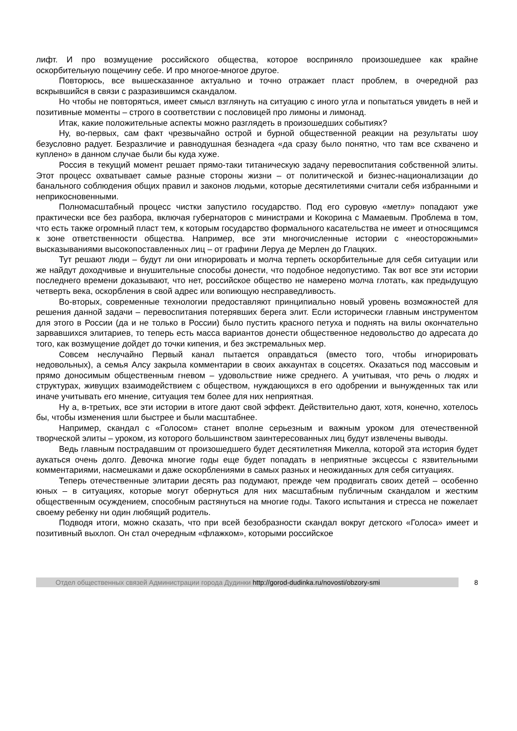лифт. И про возмущение российского общества, которое восприняло произошедшее как крайне оскорбительную пощечину себе. И про многое-многое другое.
Повторюсь, все вышесказанное актуально и точно отражает пласт проблем, в очередной раз вскрывшийся в связи с разразившимся скандалом.
Но чтобы не повторяться, имеет смысл взглянуть на ситуацию с иного угла и попытаться увидеть в ней и позитивные моменты – строго в соответствии с пословицей про лимоны и лимонад.
Итак, какие положительные аспекты можно разглядеть в произошедших событиях?
Ну, во-первых, сам факт чрезвычайно острой и бурной общественной реакции на результаты шоу безусловно радует. Безразличие и равнодушная безнадега «да сразу было понятно, что там все схвачено и куплено» в данном случае были бы куда хуже.
Россия в текущий момент решает прямо-таки титаническую задачу перевоспитания собственной элиты. Этот процесс охватывает самые разные стороны жизни – от политической и бизнес-национализации до банального соблюдения общих правил и законов людьми, которые десятилетиями считали себя избранными и неприкосновенными.
Полномасштабный процесс чистки запустило государство. Под его суровую «метлу» попадают уже практически все без разбора, включая губернаторов с министрами и Кокорина с Мамаевым. Проблема в том, что есть также огромный пласт тем, к которым государство формального касательства не имеет и относящимся к зоне ответственности общества. Например, все эти многочисленные истории с «неосторожными» высказываниями высокопоставленных лиц – от графини Леруа де Мерлен до Глацких.
Тут решают люди – будут ли они игнорировать и молча терпеть оскорбительные для себя ситуации или же найдут доходчивые и внушительные способы донести, что подобное недопустимо. Так вот все эти истории последнего времени доказывают, что нет, российское общество не намерено молча глотать, как предыдущую четверть века, оскорбления в свой адрес или вопиющую несправедливость.
Во-вторых, современные технологии предоставляют принципиально новый уровень возможностей для решения данной задачи – перевоспитания потерявших берега элит. Если исторически главным инструментом для этого в России (да и не только в России) было пустить красного петуха и поднять на вилы окончательно зарвавшихся элитариев, то теперь есть масса вариантов донести общественное недовольство до адресата до того, как возмущение дойдет до точки кипения, и без экстремальных мер.
Совсем неслучайно Первый канал пытается оправдаться (вместо того, чтобы игнорировать недовольных), а семья Алсу закрыла комментарии в своих аккаунтах в соцсетях. Оказаться под массовым и прямо доносимым общественным гневом – удовольствие ниже среднего. А учитывая, что речь о людях и структурах, живущих взаимодействием с обществом, нуждающихся в его одобрении и вынужденных так или иначе учитывать его мнение, ситуация тем более для них неприятная.
Ну а, в-третьих, все эти истории в итоге дают свой эффект. Действительно дают, хотя, конечно, хотелось бы, чтобы изменения шли быстрее и были масштабнее.
Например, скандал с «Голосом» станет вполне серьезным и важным уроком для отечественной творческой элиты – уроком, из которого большинством заинтересованных лиц будут извлечены выводы.
Ведь главным пострадавшим от произошедшего будет десятилетняя Микелла, которой эта история будет аукаться очень долго. Девочка многие годы еще будет попадать в неприятные эксцессы с язвительными комментариями, насмешками и даже оскорблениями в самых разных и неожиданных для себя ситуациях.
Теперь отечественные элитарии десять раз подумают, прежде чем продвигать своих детей – особенно юных – в ситуациях, которые могут обернуться для них масштабным публичным скандалом и жестким общественным осуждением, способным растянуться на многие годы. Такого испытания и стресса не пожелает своему ребенку ни один любящий родитель.
Подводя итоги, можно сказать, что при всей безобразности скандал вокруг детского «Голоса» имеет и позитивный выхлоп. Он стал очередным «флажком», которыми российское
Отдел общественных связей Администрации города Дудинки http://gorod-dudinka.ru/novosti/obzory-smi
8